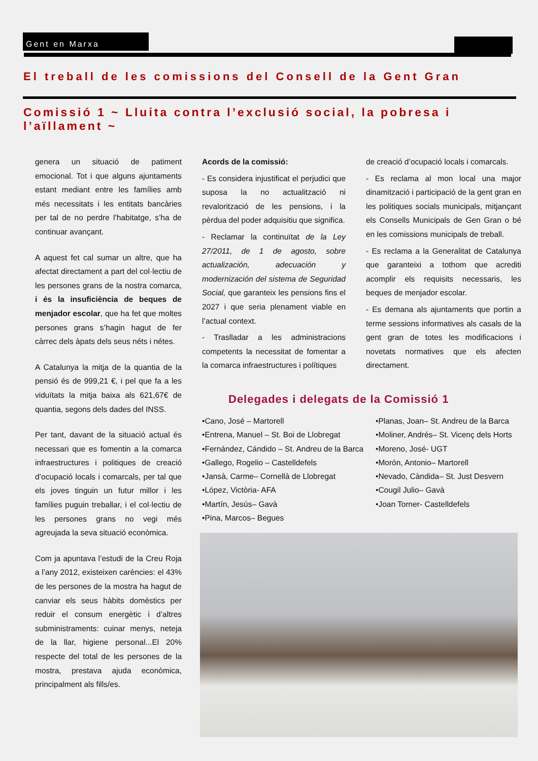Gent en Marxa
El treball de les comissions del Consell de la Gent Gran
Comissió 1 ~ Lluita contra l’exclusió social, la pobresa i l’aïllament ~
genera un situació de patiment emocional. Tot i que alguns ajuntaments estant mediant entre les famílies amb més necessitats i les entitats bancàries per tal de no perdre l’habitatge, s’ha de continuar avançant.
A aquest fet cal sumar un altre, que ha afectat directament a part del col·lectiu de les persones grans de la nostra comarca, i és la insuficiència de beques de menjador escolar, que ha fet que moltes persones grans s’hagin hagut de fer càrrec dels àpats dels seus néts i nétes.
A Catalunya la mitja de la quantia de la pensió és de 999,21 €, i pel que fa a les viduïtats la mitja baixa als 621,67€ de quantia, segons dels dades del INSS.
Per tant, davant de la situació actual és necessari que es fomentin a la comarca infraestructures i politiques de creació d’ocupació locals i comarcals, per tal que els joves tinguin un futur millor i les famílies puguin treballar, i el col·lectiu de les persones grans no vegi més agreujada la seva situació econòmica.
Com ja apuntava l’estudi de la Creu Roja a l’any 2012, existeixen carències: el 43% de les persones de la mostra ha hagut de canviar els seus hàbits domèstics per reduir el consum energètic i d’altres subministraments: cuinar menys, neteja de la llar, higiene personal...El 20% respecte del total de les persones de la mostra, prestava ajuda econòmica, principalment als fills/es.
Acords de la comissió:
- Es considera injustificat el perjudici que suposa la no actualització ni revalorització de les pensions, i la pèrdua del poder adquisitiu que significa.
- Reclamar la continuïtat de la Ley 27/2011, de 1 de agosto, sobre actualización, adecuación y modernización del sistema de Seguridad Social, que garanteix les pensions fins el 2027 i que seria plenament viable en l’actual context.
- Traslladar a les administracions competents la necessitat de fomentar a la comarca infraestructures i polítiques
de creació d’ocupació locals i comarcals.
- Es reclama al mon local una major dinamització i participació de la gent gran en les politiques socials municipals, mitjançant els Consells Municipals de Gen Gran o bé en les comissions municipals de treball.
- Es reclama a la Generalitat de Catalunya que garanteixi a tothom que acrediti acomplir els requisits necessaris, les beques de menjador escolar.
- Es demana als ajuntaments que portin a terme sessions informatives als casals de la gent gran de totes les modificacions i novetats normatives que els afecten directament.
Delegades i delegats de la Comissió 1
•Cano, José – Martorell
•Entrena, Manuel – St. Boi de Llobregat
•Fernández, Cándido – St. Andreu de la Barca
•Gallego, Rogelio – Castelldefels
•Jansà, Carme– Cornellà de Llobregat
•López, Victòria- AFA
•Martín, Jesús– Gavà
•Pina, Marcos– Begues
•Planas, Joan– St. Andreu de la Barca
•Moliner, Andrés– St. Vicenç dels Horts
•Moreno, José- UGT
•Morón, Antonio– Martorell
•Nevado, Càndida– St. Just Desvern
•Cougil Julio– Gavà
•Joan Torner- Castelldefels